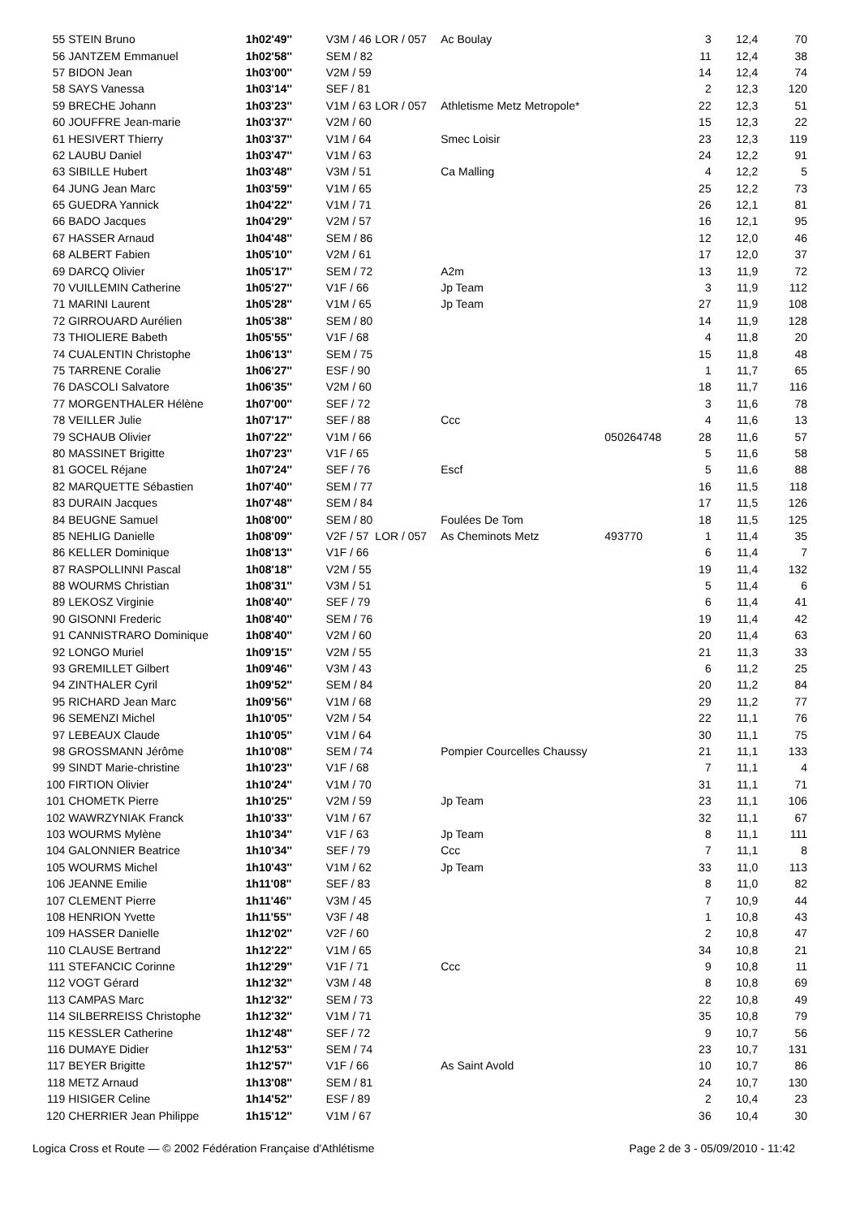| 55 | STEIN Bruno | 1h02'49'' | V3M / 46 | LOR / 057 | Ac Boulay | | 3 | 12,4 | 70 |
| 56 | JANTZEM Emmanuel | 1h02'58'' | SEM / 82 | | | | 11 | 12,4 | 38 |
| 57 | BIDON Jean | 1h03'00'' | V2M / 59 | | | | 14 | 12,4 | 74 |
| 58 | SAYS Vanessa | 1h03'14'' | SEF / 81 | | | | 2 | 12,3 | 120 |
| 59 | BRECHE Johann | 1h03'23'' | V1M / 63 | LOR / 057 | Athletisme Metz Metropole* | | 22 | 12,3 | 51 |
| 60 | JOUFFRE Jean-marie | 1h03'37'' | V2M / 60 | | | | 15 | 12,3 | 22 |
| 61 | HESIVERT Thierry | 1h03'37'' | V1M / 64 | | Smec Loisir | | 23 | 12,3 | 119 |
| 62 | LAUBU Daniel | 1h03'47'' | V1M / 63 | | | | 24 | 12,2 | 91 |
| 63 | SIBILLE Hubert | 1h03'48'' | V3M / 51 | | Ca Malling | | 4 | 12,2 | 5 |
| 64 | JUNG Jean Marc | 1h03'59'' | V1M / 65 | | | | 25 | 12,2 | 73 |
| 65 | GUEDRA Yannick | 1h04'22'' | V1M / 71 | | | | 26 | 12,1 | 81 |
| 66 | BADO Jacques | 1h04'29'' | V2M / 57 | | | | 16 | 12,1 | 95 |
| 67 | HASSER Arnaud | 1h04'48'' | SEM / 86 | | | | 12 | 12,0 | 46 |
| 68 | ALBERT Fabien | 1h05'10'' | V2M / 61 | | | | 17 | 12,0 | 37 |
| 69 | DARCQ Olivier | 1h05'17'' | SEM / 72 | | A2m | | 13 | 11,9 | 72 |
| 70 | VUILLEMIN Catherine | 1h05'27'' | V1F / 66 | | Jp Team | | 3 | 11,9 | 112 |
| 71 | MARINI Laurent | 1h05'28'' | V1M / 65 | | Jp Team | | 27 | 11,9 | 108 |
| 72 | GIRROUARD Aurélien | 1h05'38'' | SEM / 80 | | | | 14 | 11,9 | 128 |
| 73 | THIOLIERE Babeth | 1h05'55'' | V1F / 68 | | | | 4 | 11,8 | 20 |
| 74 | CUALENTIN Christophe | 1h06'13'' | SEM / 75 | | | | 15 | 11,8 | 48 |
| 75 | TARRENE Coralie | 1h06'27'' | ESF / 90 | | | | 1 | 11,7 | 65 |
| 76 | DASCOLI Salvatore | 1h06'35'' | V2M / 60 | | | | 18 | 11,7 | 116 |
| 77 | MORGENTHALER Hélène | 1h07'00'' | SEF / 72 | | | | 3 | 11,6 | 78 |
| 78 | VEILLER Julie | 1h07'17'' | SEF / 88 | | Ccc | | 4 | 11,6 | 13 |
| 79 | SCHAUB Olivier | 1h07'22'' | V1M / 66 | | | 050264748 | 28 | 11,6 | 57 |
| 80 | MASSINET Brigitte | 1h07'23'' | V1F / 65 | | | | 5 | 11,6 | 58 |
| 81 | GOCEL Réjane | 1h07'24'' | SEF / 76 | | Escf | | 5 | 11,6 | 88 |
| 82 | MARQUETTE Sébastien | 1h07'40'' | SEM / 77 | | | | 16 | 11,5 | 118 |
| 83 | DURAIN Jacques | 1h07'48'' | SEM / 84 | | | | 17 | 11,5 | 126 |
| 84 | BEUGNE Samuel | 1h08'00'' | SEM / 80 | | Foulées De Tom | | 18 | 11,5 | 125 |
| 85 | NEHLIG Danielle | 1h08'09'' | V2F / 57 | LOR / 057 | As Cheminots Metz | 493770 | 1 | 11,4 | 35 |
| 86 | KELLER Dominique | 1h08'13'' | V1F / 66 | | | | 6 | 11,4 | 7 |
| 87 | RASPOLLINNI Pascal | 1h08'18'' | V2M / 55 | | | | 19 | 11,4 | 132 |
| 88 | WOURMS Christian | 1h08'31'' | V3M / 51 | | | | 5 | 11,4 | 6 |
| 89 | LEKOSZ Virginie | 1h08'40'' | SEF / 79 | | | | 6 | 11,4 | 41 |
| 90 | GISONNI Frederic | 1h08'40'' | SEM / 76 | | | | 19 | 11,4 | 42 |
| 91 | CANNISTRARO Dominique | 1h08'40'' | V2M / 60 | | | | 20 | 11,4 | 63 |
| 92 | LONGO Muriel | 1h09'15'' | V2M / 55 | | | | 21 | 11,3 | 33 |
| 93 | GREMILLET Gilbert | 1h09'46'' | V3M / 43 | | | | 6 | 11,2 | 25 |
| 94 | ZINTHALER Cyril | 1h09'52'' | SEM / 84 | | | | 20 | 11,2 | 84 |
| 95 | RICHARD Jean Marc | 1h09'56'' | V1M / 68 | | | | 29 | 11,2 | 77 |
| 96 | SEMENZI Michel | 1h10'05'' | V2M / 54 | | | | 22 | 11,1 | 76 |
| 97 | LEBEAUX Claude | 1h10'05'' | V1M / 64 | | | | 30 | 11,1 | 75 |
| 98 | GROSSMANN Jérôme | 1h10'08'' | SEM / 74 | | Pompier Courcelles Chaussy | | 21 | 11,1 | 133 |
| 99 | SINDT Marie-christine | 1h10'23'' | V1F / 68 | | | | 7 | 11,1 | 4 |
| 100 | FIRTION Olivier | 1h10'24'' | V1M / 70 | | | | 31 | 11,1 | 71 |
| 101 | CHOMETK Pierre | 1h10'25'' | V2M / 59 | | Jp Team | | 23 | 11,1 | 106 |
| 102 | WAWRZYNIAK Franck | 1h10'33'' | V1M / 67 | | | | 32 | 11,1 | 67 |
| 103 | WOURMS Mylène | 1h10'34'' | V1F / 63 | | Jp Team | | 8 | 11,1 | 111 |
| 104 | GALONNIER Beatrice | 1h10'34'' | SEF / 79 | | Ccc | | 7 | 11,1 | 8 |
| 105 | WOURMS Michel | 1h10'43'' | V1M / 62 | | Jp Team | | 33 | 11,0 | 113 |
| 106 | JEANNE Emilie | 1h11'08'' | SEF / 83 | | | | 8 | 11,0 | 82 |
| 107 | CLEMENT Pierre | 1h11'46'' | V3M / 45 | | | | 7 | 10,9 | 44 |
| 108 | HENRION Yvette | 1h11'55'' | V3F / 48 | | | | 1 | 10,8 | 43 |
| 109 | HASSER Danielle | 1h12'02'' | V2F / 60 | | | | 2 | 10,8 | 47 |
| 110 | CLAUSE Bertrand | 1h12'22'' | V1M / 65 | | | | 34 | 10,8 | 21 |
| 111 | STEFANCIC Corinne | 1h12'29'' | V1F / 71 | | Ccc | | 9 | 10,8 | 11 |
| 112 | VOGT Gérard | 1h12'32'' | V3M / 48 | | | | 8 | 10,8 | 69 |
| 113 | CAMPAS Marc | 1h12'32'' | SEM / 73 | | | | 22 | 10,8 | 49 |
| 114 | SILBERREISS Christophe | 1h12'32'' | V1M / 71 | | | | 35 | 10,8 | 79 |
| 115 | KESSLER Catherine | 1h12'48'' | SEF / 72 | | | | 9 | 10,7 | 56 |
| 116 | DUMAYE Didier | 1h12'53'' | SEM / 74 | | | | 23 | 10,7 | 131 |
| 117 | BEYER Brigitte | 1h12'57'' | V1F / 66 | | As Saint Avold | | 10 | 10,7 | 86 |
| 118 | METZ Arnaud | 1h13'08'' | SEM / 81 | | | | 24 | 10,7 | 130 |
| 119 | HISIGER Celine | 1h14'52'' | ESF / 89 | | | | 2 | 10,4 | 23 |
| 120 | CHERRIER Jean Philippe | 1h15'12'' | V1M / 67 | | | | 36 | 10,4 | 30 |
Logica Cross et Route — © 2002 Fédération Française d'Athlétisme Page 2 de 3 - 05/09/2010 - 11:42